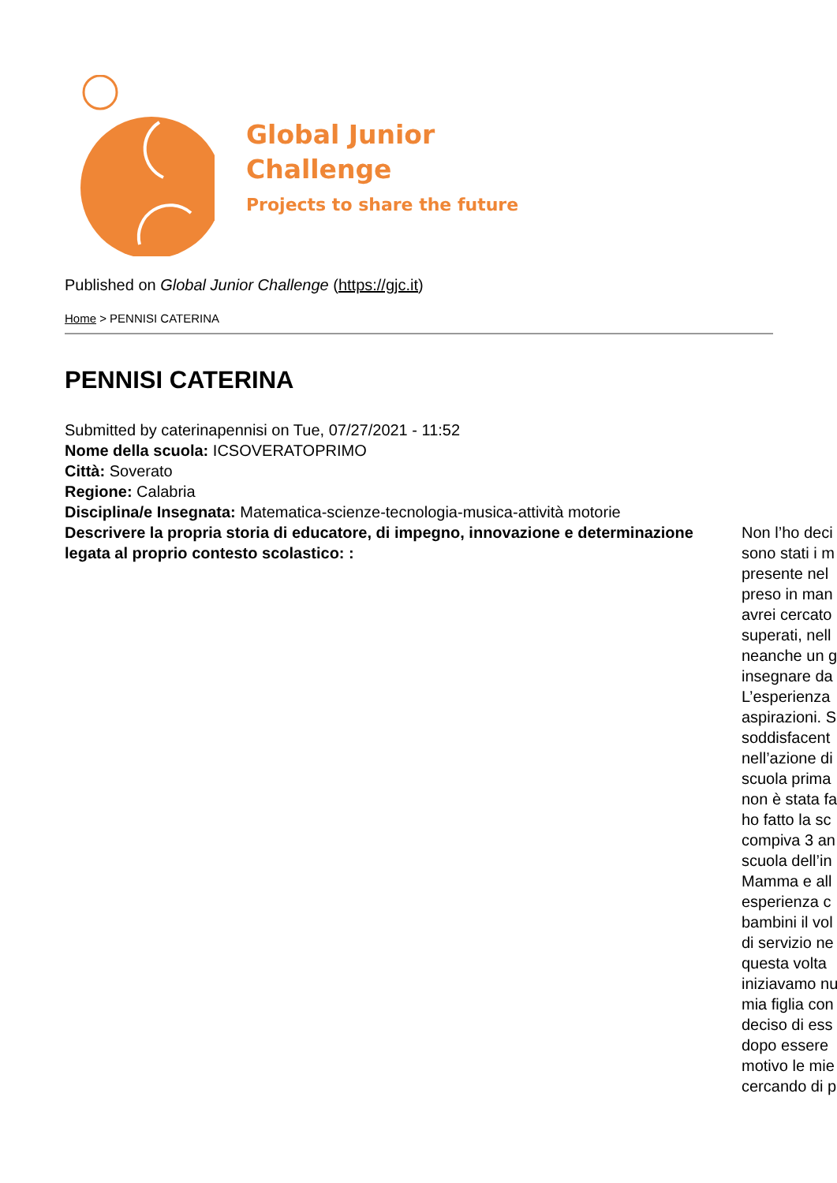Global Junior
Challenge
Projects to share the future
Published on Global Junior Challenge (https://gjc.it)
Home > PENNISI CATERINA
PENNISI CATERINA
Submitted by caterinapennisi on Tue, 07/27/2021 - 11:52
Nome della scuola: ICSOVERATOPRIMO
Città: Soverato
Regione: Calabria
Disciplina/e Insegnata: Matematica-scienze-tecnologia-musica-attività motorie
Descrivere la propria storia di educatore, di impegno, innovazione e determinazione legata al proprio contesto scolastico: :
Non l’ho deci
sono stati i m
presente nel
preso in man
avrei cercato
superati, nell
neanche un g
insegnare da
L’esperienza
aspirazioni. S
soddisfacent
nell’azione di
scuola prima
non è stata fa
ho fatto la sc
compiva 3 an
scuola dell’in
Mamma e all
esperienza c
bambini il vol
di servizio ne
questa volta
iniziavamo nu
mia figlia con
deciso di ess
dopo essere
motivo le mie
cercando di p